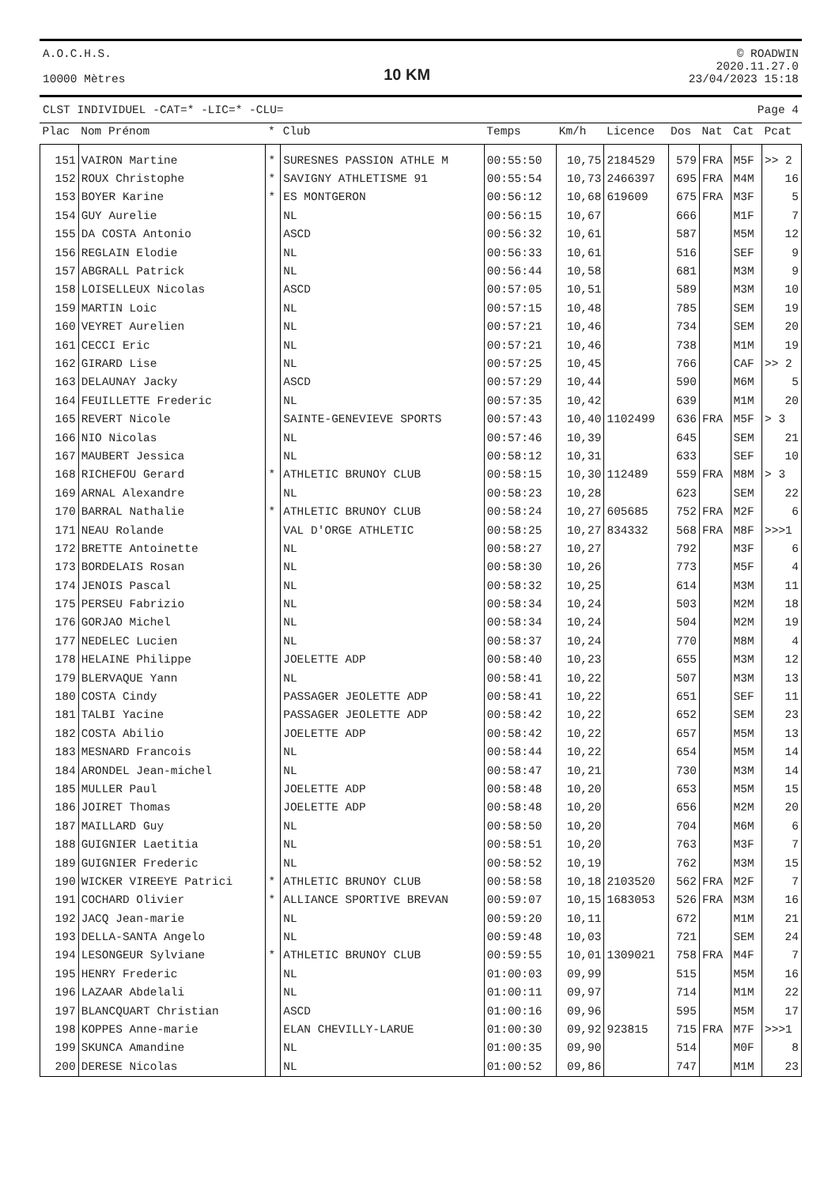A.O.C.H.S.
10000 Mètres
10 KM
© ROADWIN
2020.11.27.0
23/04/2023 15:18
CLST INDIVIDUEL -CAT=* -LIC=* -CLU= Page 4
| Plac | Nom Prénom | * | Club | Temps | Km/h | Licence | Dos | Nat | Cat | Pcat |
| --- | --- | --- | --- | --- | --- | --- | --- | --- | --- | --- |
| 151 | VAIRON Martine | * | SURESNES PASSION ATHLE M | 00:55:50 | 10,75 | 2184529 | 579 | FRA | M5F | >> 2 |
| 152 | ROUX Christophe | * | SAVIGNY ATHLETISME 91 | 00:55:54 | 10,73 | 2466397 | 695 | FRA | M4M | 16 |
| 153 | BOYER Karine | * | ES MONTGERON | 00:56:12 | 10,68 | 619609 | 675 | FRA | M3F | 5 |
| 154 | GUY Aurelie | | NL | 00:56:15 | 10,67 | | 666 | | M1F | 7 |
| 155 | DA COSTA Antonio | | ASCD | 00:56:32 | 10,61 | | 587 | | M5M | 12 |
| 156 | REGLAIN Elodie | | NL | 00:56:33 | 10,61 | | 516 | | SEF | 9 |
| 157 | ABGRALL Patrick | | NL | 00:56:44 | 10,58 | | 681 | | M3M | 9 |
| 158 | LOISELLEUX Nicolas | | ASCD | 00:57:05 | 10,51 | | 589 | | M3M | 10 |
| 159 | MARTIN Loic | | NL | 00:57:15 | 10,48 | | 785 | | SEM | 19 |
| 160 | VEYRET Aurelien | | NL | 00:57:21 | 10,46 | | 734 | | SEM | 20 |
| 161 | CECCI Eric | | NL | 00:57:21 | 10,46 | | 738 | | M1M | 19 |
| 162 | GIRARD Lise | | NL | 00:57:25 | 10,45 | | 766 | | CAF | >> 2 |
| 163 | DELAUNAY Jacky | | ASCD | 00:57:29 | 10,44 | | 590 | | M6M | 5 |
| 164 | FEUILLETTE Frederic | | NL | 00:57:35 | 10,42 | | 639 | | M1M | 20 |
| 165 | REVERT Nicole | | SAINTE-GENEVIEVE SPORTS | 00:57:43 | 10,40 | 1102499 | 636 | FRA | M5F | > 3 |
| 166 | NIO Nicolas | | NL | 00:57:46 | 10,39 | | 645 | | SEM | 21 |
| 167 | MAUBERT Jessica | | NL | 00:58:12 | 10,31 | | 633 | | SEF | 10 |
| 168 | RICHEFOU Gerard | * | ATHLETIC BRUNOY CLUB | 00:58:15 | 10,30 | 112489 | 559 | FRA | M8M | > 3 |
| 169 | ARNAL Alexandre | | NL | 00:58:23 | 10,28 | | 623 | | SEM | 22 |
| 170 | BARRAL Nathalie | * | ATHLETIC BRUNOY CLUB | 00:58:24 | 10,27 | 605685 | 752 | FRA | M2F | 6 |
| 171 | NEAU Rolande | | VAL D'ORGE ATHLETIC | 00:58:25 | 10,27 | 834332 | 568 | FRA | M8F | >>>1 |
| 172 | BRETTE Antoinette | | NL | 00:58:27 | 10,27 | | 792 | | M3F | 6 |
| 173 | BORDELAIS Rosan | | NL | 00:58:30 | 10,26 | | 773 | | M5F | 4 |
| 174 | JENOIS Pascal | | NL | 00:58:32 | 10,25 | | 614 | | M3M | 11 |
| 175 | PERSEU Fabrizio | | NL | 00:58:34 | 10,24 | | 503 | | M2M | 18 |
| 176 | GORJAO Michel | | NL | 00:58:34 | 10,24 | | 504 | | M2M | 19 |
| 177 | NEDELEC Lucien | | NL | 00:58:37 | 10,24 | | 770 | | M8M | 4 |
| 178 | HELAINE Philippe | | JOELETTE ADP | 00:58:40 | 10,23 | | 655 | | M3M | 12 |
| 179 | BLERVAQUE Yann | | NL | 00:58:41 | 10,22 | | 507 | | M3M | 13 |
| 180 | COSTA Cindy | | PASSAGER JEOLETTE ADP | 00:58:41 | 10,22 | | 651 | | SEF | 11 |
| 181 | TALBI Yacine | | PASSAGER JEOLETTE ADP | 00:58:42 | 10,22 | | 652 | | SEM | 23 |
| 182 | COSTA Abilio | | JOELETTE ADP | 00:58:42 | 10,22 | | 657 | | M5M | 13 |
| 183 | MESNARD Francois | | NL | 00:58:44 | 10,22 | | 654 | | M5M | 14 |
| 184 | ARONDEL Jean-michel | | NL | 00:58:47 | 10,21 | | 730 | | M3M | 14 |
| 185 | MULLER Paul | | JOELETTE ADP | 00:58:48 | 10,20 | | 653 | | M5M | 15 |
| 186 | JOIRET Thomas | | JOELETTE ADP | 00:58:48 | 10,20 | | 656 | | M2M | 20 |
| 187 | MAILLARD Guy | | NL | 00:58:50 | 10,20 | | 704 | | M6M | 6 |
| 188 | GUIGNIER Laetitia | | NL | 00:58:51 | 10,20 | | 763 | | M3F | 7 |
| 189 | GUIGNIER Frederic | | NL | 00:58:52 | 10,19 | | 762 | | M3M | 15 |
| 190 | WICKER VIREEYE Patrici | * | ATHLETIC BRUNOY CLUB | 00:58:58 | 10,18 | 2103520 | 562 | FRA | M2F | 7 |
| 191 | COCHARD Olivier | * | ALLIANCE SPORTIVE BREVAN | 00:59:07 | 10,15 | 1683053 | 526 | FRA | M3M | 16 |
| 192 | JACQ Jean-marie | | NL | 00:59:20 | 10,11 | | 672 | | M1M | 21 |
| 193 | DELLA-SANTA Angelo | | NL | 00:59:48 | 10,03 | | 721 | | SEM | 24 |
| 194 | LESONGEUR Sylviane | * | ATHLETIC BRUNOY CLUB | 00:59:55 | 10,01 | 1309021 | 758 | FRA | M4F | 7 |
| 195 | HENRY Frederic | | NL | 01:00:03 | 09,99 | | 515 | | M5M | 16 |
| 196 | LAZAAR Abdelali | | NL | 01:00:11 | 09,97 | | 714 | | M1M | 22 |
| 197 | BLANCQUART Christian | | ASCD | 01:00:16 | 09,96 | | 595 | | M5M | 17 |
| 198 | KOPPES Anne-marie | | ELAN CHEVILLY-LARUE | 01:00:30 | 09,92 | 923815 | 715 | FRA | M7F | >>>1 |
| 199 | SKUNCA Amandine | | NL | 01:00:35 | 09,90 | | 514 | | M0F | 8 |
| 200 | DERESE Nicolas | | NL | 01:00:52 | 09,86 | | 747 | | M1M | 23 |